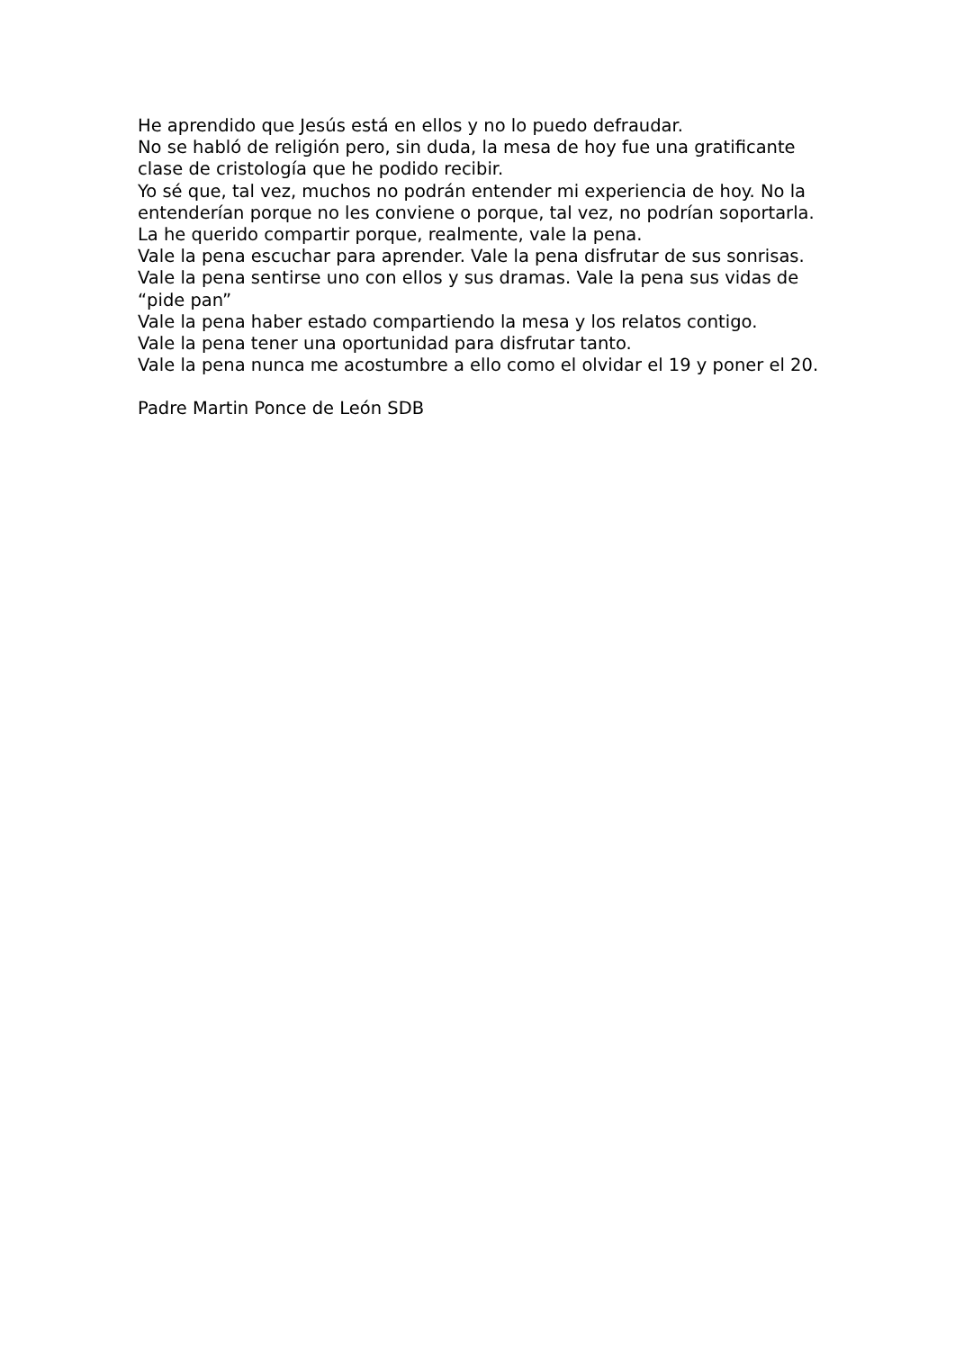He aprendido que Jesús está en ellos y no lo puedo defraudar.
No se habló de religión pero, sin duda, la mesa de hoy fue una gratificante clase de cristología que he podido recibir.
Yo sé que, tal vez, muchos no podrán entender mi experiencia de hoy. No la entenderían porque no les conviene o porque, tal vez, no podrían soportarla.
La he querido compartir porque, realmente, vale la pena.
Vale la pena escuchar para aprender. Vale la pena disfrutar de sus sonrisas.
Vale la pena sentirse uno con ellos y sus dramas. Vale la pena sus vidas de “pide pan”
Vale la pena haber estado compartiendo la mesa y los relatos contigo.
Vale la pena tener una oportunidad para disfrutar tanto.
Vale la pena nunca me acostumbre a ello como el olvidar el 19 y poner el 20.
Padre Martin Ponce de León SDB